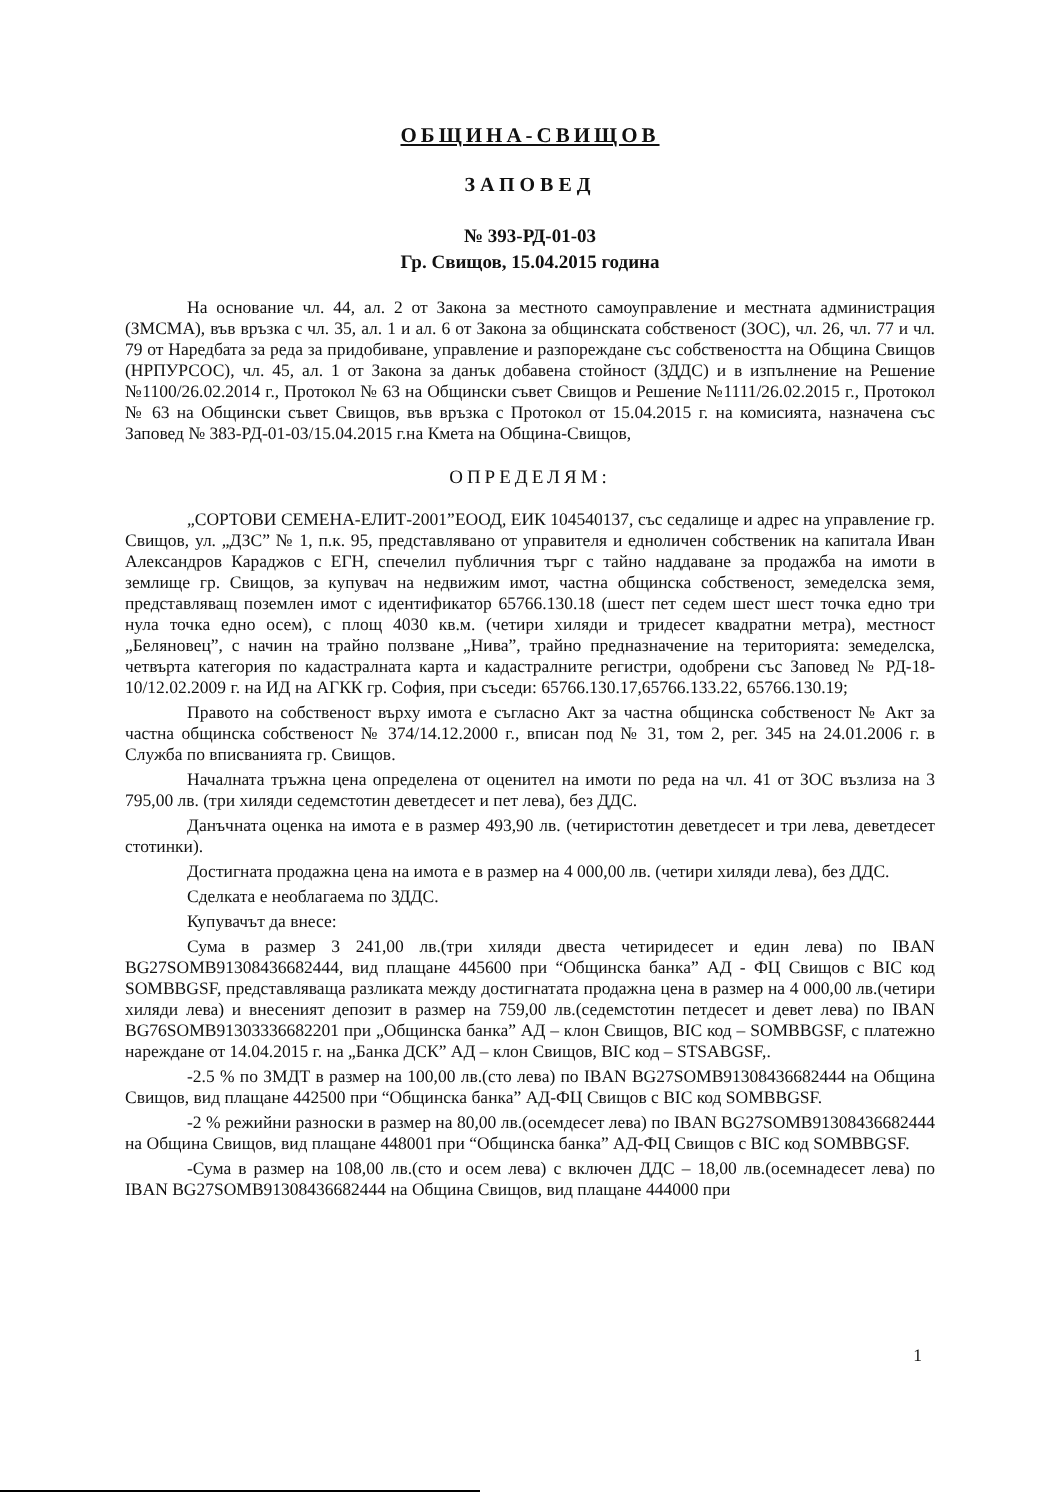ОБЩИНА-СВИЩОВ
ЗАПОВЕД
№ 393-РД-01-03
Гр. Свищов, 15.04.2015 година
На основание чл. 44, ал. 2 от Закона за местното самоуправление и местната администрация (ЗМСМА), във връзка с чл. 35, ал. 1 и ал. 6 от Закона за общинската собственост (ЗОС), чл. 26, чл. 77 и чл. 79 от Наредбата за реда за придобиване, управление и разпореждане със собствеността на Община Свищов (НРПУРСОС), чл. 45, ал. 1 от Закона за данък добавена стойност (ЗДДС) и в изпълнение на Решение №1100/26.02.2014 г., Протокол № 63 на Общински съвет Свищов и Решение №1111/26.02.2015 г., Протокол № 63 на Общински съвет Свищов, във връзка с Протокол от 15.04.2015 г. на комисията, назначена със Заповед № 383-РД-01-03/15.04.2015 г.на Кмета на Община-Свищов,
ОПРЕДЕЛЯМ:
„СОРТОВИ СЕМЕНА-ЕЛИТ-2001”ЕООД, ЕИК 104540137, със седалище и адрес на управление гр. Свищов, ул. „ДЗС” № 1, п.к. 95, представлявано от управителя и едноличен собственик на капитала Иван Александров Караджов с ЕГН, спечелил публичния търг с тайно наддаване за продажба на имоти в землище гр. Свищов, за купувач на недвижим имот, частна общинска собственост, земеделска земя, представляващ поземлен имот с идентификатор 65766.130.18 (шест пет седем шест шест точка едно три нула точка едно осем), с площ 4030 кв.м. (четири хиляди и тридесет квадратни метра), местност „Беляновец”, с начин на трайно ползване „Нива”, трайно предназначение на територията: земеделска, четвърта категория по кадастралната карта и кадастралните регистри, одобрени със Заповед № РД-18-10/12.02.2009 г. на ИД на АГКК гр. София, при съседи: 65766.130.17,65766.133.22, 65766.130.19;
Правото на собственост върху имота е съгласно Акт за частна общинска собственост № Акт за частна общинска собственост № 374/14.12.2000 г., вписан под № 31, том 2, рег. 345 на 24.01.2006 г. в Служба по вписванията гр. Свищов.
Началната тръжна цена определена от оценител на имоти по реда на чл. 41 от ЗОС възлиза на 3 795,00 лв. (три хиляди седемстотин деветдесет и пет лева), без ДДС.
Данъчната оценка на имота е в размер 493,90 лв. (четиристотин деветдесет и три лева, деветдесет стотинки).
Достигната продажна цена на имота е в размер на 4 000,00 лв. (четири хиляди лева), без ДДС.
Сделката е необлагаема по ЗДДС.
Купувачът да внесе:
Сума в размер 3 241,00 лв.(три хиляди двеста четиридесет и един лева) по IBAN BG27SOMB91308436682444, вид плащане 445600 при “Общинска банка” АД - ФЦ Свищов с BIC код SOMBBGSF, представляваща разликата между достигнатата продажна цена в размер на 4 000,00 лв.(четири хиляди лева) и внесеният депозит в размер на 759,00 лв.(седемстотин петдесет и девет лева) по IBAN BG76SOMB91303336682201 при „Общинска банка” АД – клон Свищов, BIC код – SOMBBGSF, с платежно нареждане от 14.04.2015 г. на „Банка ДСК” АД – клон Свищов, BIC код – STSABGSF,.
-2.5 % по ЗМДТ в размер на 100,00 лв.(сто лева) по IBAN BG27SOMB91308436682444 на Община Свищов, вид плащане 442500 при “Общинска банка” АД-ФЦ Свищов с BIC код SOMBBGSF.
-2 % режийни разноски в размер на 80,00 лв.(осемдесет лева) по IBAN BG27SOMB91308436682444 на Община Свищов, вид плащане 448001 при “Общинска банка” АД-ФЦ Свищов с BIC код SOMBBGSF.
-Сума в размер на 108,00 лв.(сто и осем лева) с включен ДДС – 18,00 лв.(осемнадесет лева) по IBAN BG27SOMB91308436682444 на Община Свищов, вид плащане 444000 при
1